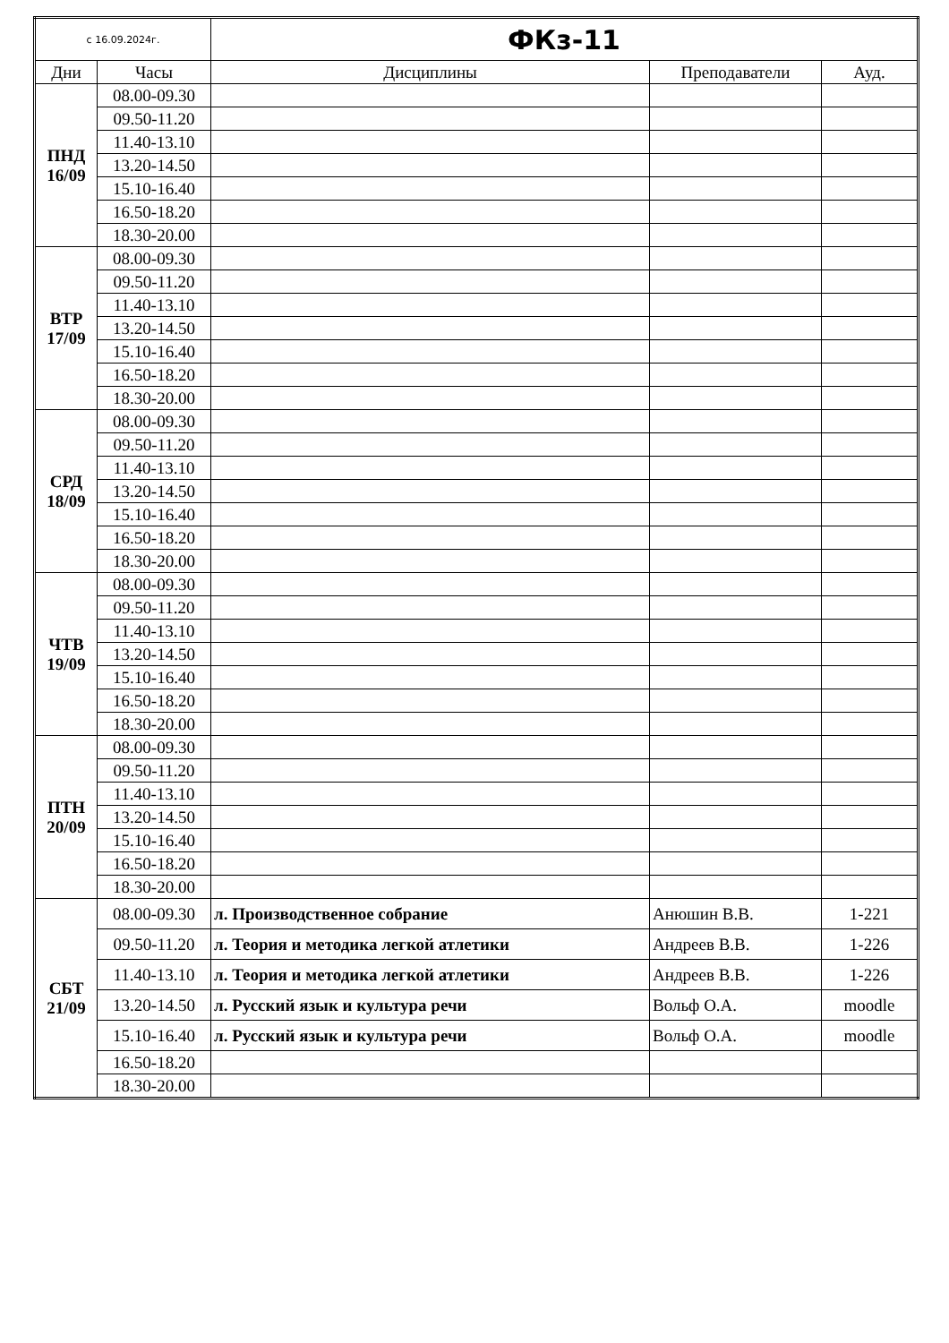| с 16.09.2024г. | | ФКз-11 | | |
| Дни | Часы | Дисциплины | Преподаватели | Ауд. |
| ПНД 16/09 | 08.00-09.30 | | | |
| | 09.50-11.20 | | | |
| | 11.40-13.10 | | | |
| | 13.20-14.50 | | | |
| | 15.10-16.40 | | | |
| | 16.50-18.20 | | | |
| | 18.30-20.00 | | | |
| ВТР 17/09 | 08.00-09.30 | | | |
| | 09.50-11.20 | | | |
| | 11.40-13.10 | | | |
| | 13.20-14.50 | | | |
| | 15.10-16.40 | | | |
| | 16.50-18.20 | | | |
| | 18.30-20.00 | | | |
| СРД 18/09 | 08.00-09.30 | | | |
| | 09.50-11.20 | | | |
| | 11.40-13.10 | | | |
| | 13.20-14.50 | | | |
| | 15.10-16.40 | | | |
| | 16.50-18.20 | | | |
| | 18.30-20.00 | | | |
| ЧТВ 19/09 | 08.00-09.30 | | | |
| | 09.50-11.20 | | | |
| | 11.40-13.10 | | | |
| | 13.20-14.50 | | | |
| | 15.10-16.40 | | | |
| | 16.50-18.20 | | | |
| | 18.30-20.00 | | | |
| ПТН 20/09 | 08.00-09.30 | | | |
| | 09.50-11.20 | | | |
| | 11.40-13.10 | | | |
| | 13.20-14.50 | | | |
| | 15.10-16.40 | | | |
| | 16.50-18.20 | | | |
| | 18.30-20.00 | | | |
| СБТ 21/09 | 08.00-09.30 | л. Производственное собрание | Анюшин В.В. | 1-221 |
| | 09.50-11.20 | л. Теория и методика легкой атлетики | Андреев В.В. | 1-226 |
| | 11.40-13.10 | л. Теория и методика легкой атлетики | Андреев В.В. | 1-226 |
| | 13.20-14.50 | л. Русский язык и культура речи | Вольф О.А. | moodle |
| | 15.10-16.40 | л. Русский язык и культура речи | Вольф О.А. | moodle |
| | 16.50-18.20 | | | |
| | 18.30-20.00 | | | |